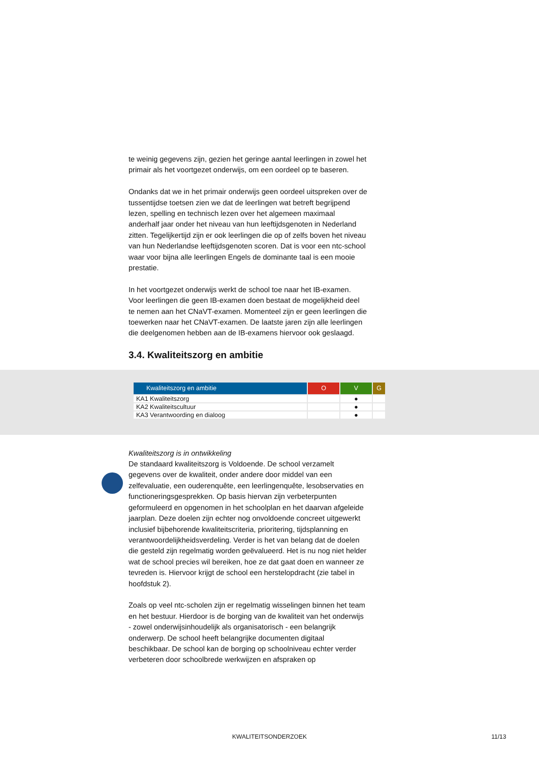te weinig gegevens zijn, gezien het geringe aantal leerlingen in zowel het primair als het voortgezet onderwijs, om een oordeel op te baseren.
Ondanks dat we in het primair onderwijs geen oordeel uitspreken over de tussentijdse toetsen zien we dat de leerlingen wat betreft begrijpend lezen, spelling en technisch lezen over het algemeen maximaal anderhalf jaar onder het niveau van hun leeftijdsgenoten in Nederland zitten. Tegelijkertijd zijn er ook leerlingen die op of zelfs boven het niveau van hun Nederlandse leeftijdsgenoten scoren. Dat is voor een ntc-school waar voor bijna alle leerlingen Engels de dominante taal is een mooie prestatie.
In het voortgezet onderwijs werkt de school toe naar het IB-examen. Voor leerlingen die geen IB-examen doen bestaat de mogelijkheid deel te nemen aan het CNaVT-examen. Momenteel zijn er geen leerlingen die toewerken naar het CNaVT-examen. De laatste jaren zijn alle leerlingen die deelgenomen hebben aan de IB-examens hiervoor ook geslaagd.
3.4. Kwaliteitszorg en ambitie
| Kwaliteitszorg en ambitie | O | V | G |
| --- | --- | --- | --- |
| KA1 Kwaliteitszorg | | ● | |
| KA2 Kwaliteitscultuur | | ● | |
| KA3 Verantwoording en dialoog | | ● | |
Kwaliteitszorg is in ontwikkeling
De standaard kwaliteitszorg is Voldoende. De school verzamelt gegevens over de kwaliteit, onder andere door middel van een zelfevaluatie, een ouderenquête, een leerlingenquête, lesobservaties en functioneringsgesprekken. Op basis hiervan zijn verbeterpunten geformuleerd en opgenomen in het schoolplan en het daarvan afgeleide jaarplan. Deze doelen zijn echter nog onvoldoende concreet uitgewerkt inclusief bijbehorende kwaliteitscriteria, prioritering, tijdsplanning en verantwoordelijkheidsverdeling. Verder is het van belang dat de doelen die gesteld zijn regelmatig worden geëvalueerd. Het is nu nog niet helder wat de school precies wil bereiken, hoe ze dat gaat doen en wanneer ze tevreden is. Hiervoor krijgt de school een herstelopdracht (zie tabel in hoofdstuk 2).
Zoals op veel ntc-scholen zijn er regelmatig wisselingen binnen het team en het bestuur. Hierdoor is de borging van de kwaliteit van het onderwijs - zowel onderwijsinhoudelijk als organisatorisch - een belangrijk onderwerp. De school heeft belangrijke documenten digitaal beschikbaar. De school kan de borging op schoolniveau echter verder verbeteren door schoolbrede werkwijzen en afspraken op
KWALITEITSONDERZOEK 11/13